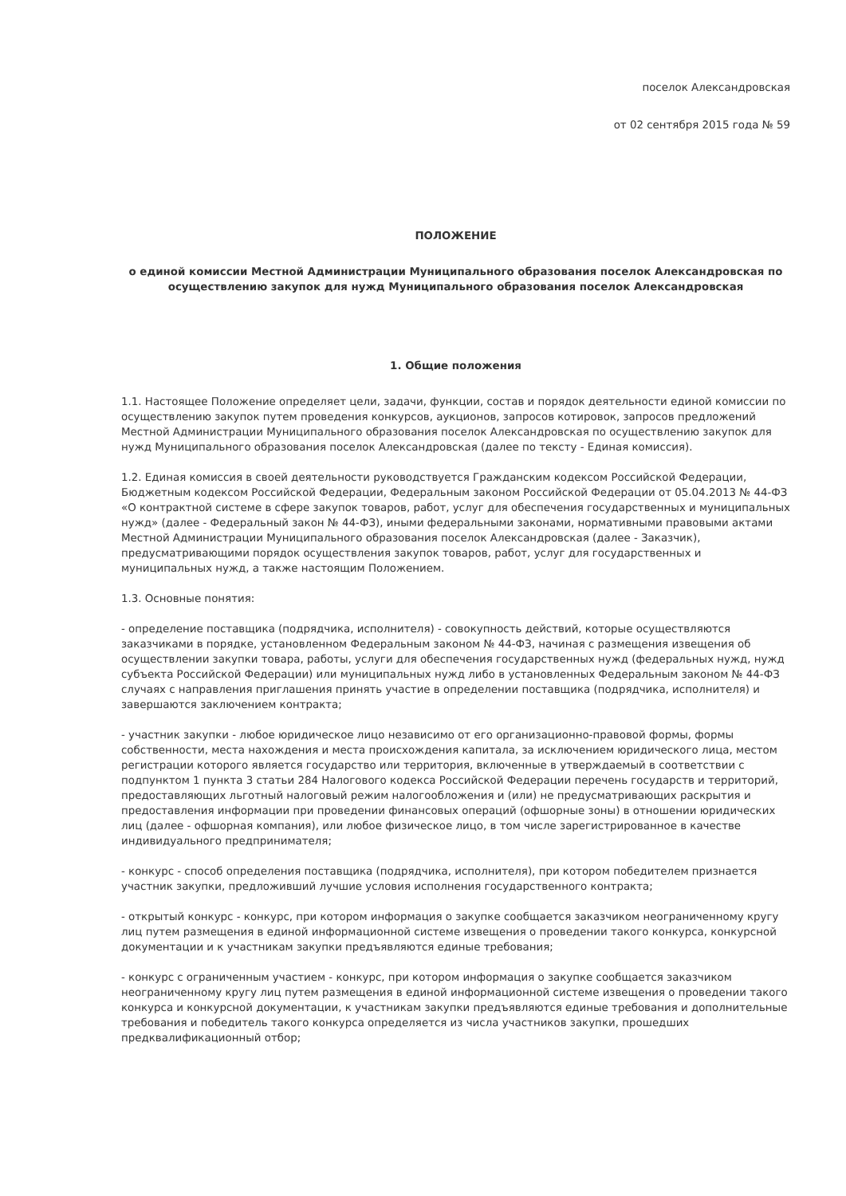поселок Александровская
от 02 сентября 2015 года № 59
ПОЛОЖЕНИЕ
о единой комиссии Местной Администрации Муниципального образования поселок Александровская по осуществлению закупок для нужд Муниципального образования поселок Александровская
1. Общие положения
1.1. Настоящее Положение определяет цели, задачи, функции, состав и порядок деятельности единой комиссии по осуществлению закупок путем проведения конкурсов, аукционов, запросов котировок, запросов предложений Местной Администрации Муниципального образования поселок Александровская по осуществлению закупок для нужд Муниципального образования поселок Александровская (далее по тексту - Единая комиссия).
1.2. Единая комиссия в своей деятельности руководствуется Гражданским кодексом Российской Федерации, Бюджетным кодексом Российской Федерации, Федеральным законом Российской Федерации от 05.04.2013 № 44-ФЗ «О контрактной системе в сфере закупок товаров, работ, услуг для обеспечения государственных и муниципальных нужд» (далее - Федеральный закон № 44-ФЗ), иными федеральными законами, нормативными правовыми актами Местной Администрации Муниципального образования поселок Александровская (далее - Заказчик), предусматривающими порядок осуществления закупок товаров, работ, услуг для государственных и муниципальных нужд, а также настоящим Положением.
1.3. Основные понятия:
- определение поставщика (подрядчика, исполнителя) - совокупность действий, которые осуществляются заказчиками в порядке, установленном Федеральным законом № 44-ФЗ, начиная с размещения извещения об осуществлении закупки товара, работы, услуги для обеспечения государственных нужд (федеральных нужд, нужд субъекта Российской Федерации) или муниципальных нужд либо в установленных Федеральным законом № 44-ФЗ случаях с направления приглашения принять участие в определении поставщика (подрядчика, исполнителя) и завершаются заключением контракта;
- участник закупки - любое юридическое лицо независимо от его организационно-правовой формы, формы собственности, места нахождения и места происхождения капитала, за исключением юридического лица, местом регистрации которого является государство или территория, включенные в утверждаемый в соответствии с подпунктом 1 пункта 3 статьи 284 Налогового кодекса Российской Федерации перечень государств и территорий, предоставляющих льготный налоговый режим налогообложения и (или) не предусматривающих раскрытия и предоставления информации при проведении финансовых операций (офшорные зоны) в отношении юридических лиц (далее - офшорная компания), или любое физическое лицо, в том числе зарегистрированное в качестве индивидуального предпринимателя;
- конкурс - способ определения поставщика (подрядчика, исполнителя), при котором победителем признается участник закупки, предложивший лучшие условия исполнения государственного контракта;
- открытый конкурс - конкурс, при котором информация о закупке сообщается заказчиком неограниченному кругу лиц путем размещения в единой информационной системе извещения о проведении такого конкурса, конкурсной документации и к участникам закупки предъявляются единые требования;
- конкурс с ограниченным участием - конкурс, при котором информация о закупке сообщается заказчиком неограниченному кругу лиц путем размещения в единой информационной системе извещения о проведении такого конкурса и конкурсной документации, к участникам закупки предъявляются единые требования и дополнительные требования и победитель такого конкурса определяется из числа участников закупки, прошедших предквалификационный отбор;